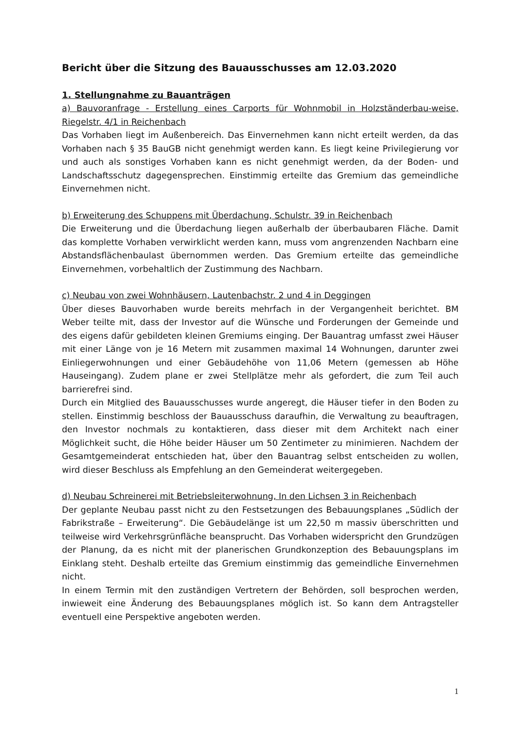Bericht über die Sitzung des Bauausschusses am 12.03.2020
1. Stellungnahme zu Bauanträgen
a) Bauvoranfrage - Erstellung eines Carports für Wohnmobil in Holzständerbau-weise, Riegelstr. 4/1 in Reichenbach
Das Vorhaben liegt im Außenbereich. Das Einvernehmen kann nicht erteilt werden, da das Vorhaben nach § 35 BauGB nicht genehmigt werden kann. Es liegt keine Privilegierung vor und auch als sonstiges Vorhaben kann es nicht genehmigt werden, da der Boden- und Landschaftsschutz dagegensprechen. Einstimmig erteilte das Gremium das gemeindliche Einvernehmen nicht.
b) Erweiterung des Schuppens mit Überdachung, Schulstr. 39 in Reichenbach
Die Erweiterung und die Überdachung liegen außerhalb der überbaubaren Fläche. Damit das komplette Vorhaben verwirklicht werden kann, muss vom angrenzenden Nachbarn eine Abstandsflächenbaulast übernommen werden. Das Gremium erteilte das gemeindliche Einvernehmen, vorbehaltlich der Zustimmung des Nachbarn.
c) Neubau von zwei Wohnhäusern, Lautenbachstr. 2 und 4 in Deggingen
Über dieses Bauvorhaben wurde bereits mehrfach in der Vergangenheit berichtet. BM Weber teilte mit, dass der Investor auf die Wünsche und Forderungen der Gemeinde und des eigens dafür gebildeten kleinen Gremiums einging. Der Bauantrag umfasst zwei Häuser mit einer Länge von je 16 Metern mit zusammen maximal 14 Wohnungen, darunter zwei Einliegerwohnungen und einer Gebäudehöhe von 11,06 Metern (gemessen ab Höhe Hauseingang). Zudem plane er zwei Stellplätze mehr als gefordert, die zum Teil auch barrierefrei sind.
Durch ein Mitglied des Bauausschusses wurde angeregt, die Häuser tiefer in den Boden zu stellen. Einstimmig beschloss der Bauausschuss daraufhin, die Verwaltung zu beauftragen, den Investor nochmals zu kontaktieren, dass dieser mit dem Architekt nach einer Möglichkeit sucht, die Höhe beider Häuser um 50 Zentimeter zu minimieren. Nachdem der Gesamtgemeinderat entschieden hat, über den Bauantrag selbst entscheiden zu wollen, wird dieser Beschluss als Empfehlung an den Gemeinderat weitergegeben.
d) Neubau Schreinerei mit Betriebsleiterwohnung, In den Lichsen 3 in Reichenbach
Der geplante Neubau passt nicht zu den Festsetzungen des Bebauungsplanes „Südlich der Fabrikstraße – Erweiterung“. Die Gebäudelänge ist um 22,50 m massiv überschritten und teilweise wird Verkehrsgrünfläche beansprucht. Das Vorhaben widerspricht den Grundzügen der Planung, da es nicht mit der planerischen Grundkonzeption des Bebauungsplans im Einklang steht. Deshalb erteilte das Gremium einstimmig das gemeindliche Einvernehmen nicht.
In einem Termin mit den zuständigen Vertretern der Behörden, soll besprochen werden, inwieweit eine Änderung des Bebauungsplanes möglich ist. So kann dem Antragsteller eventuell eine Perspektive angeboten werden.
1